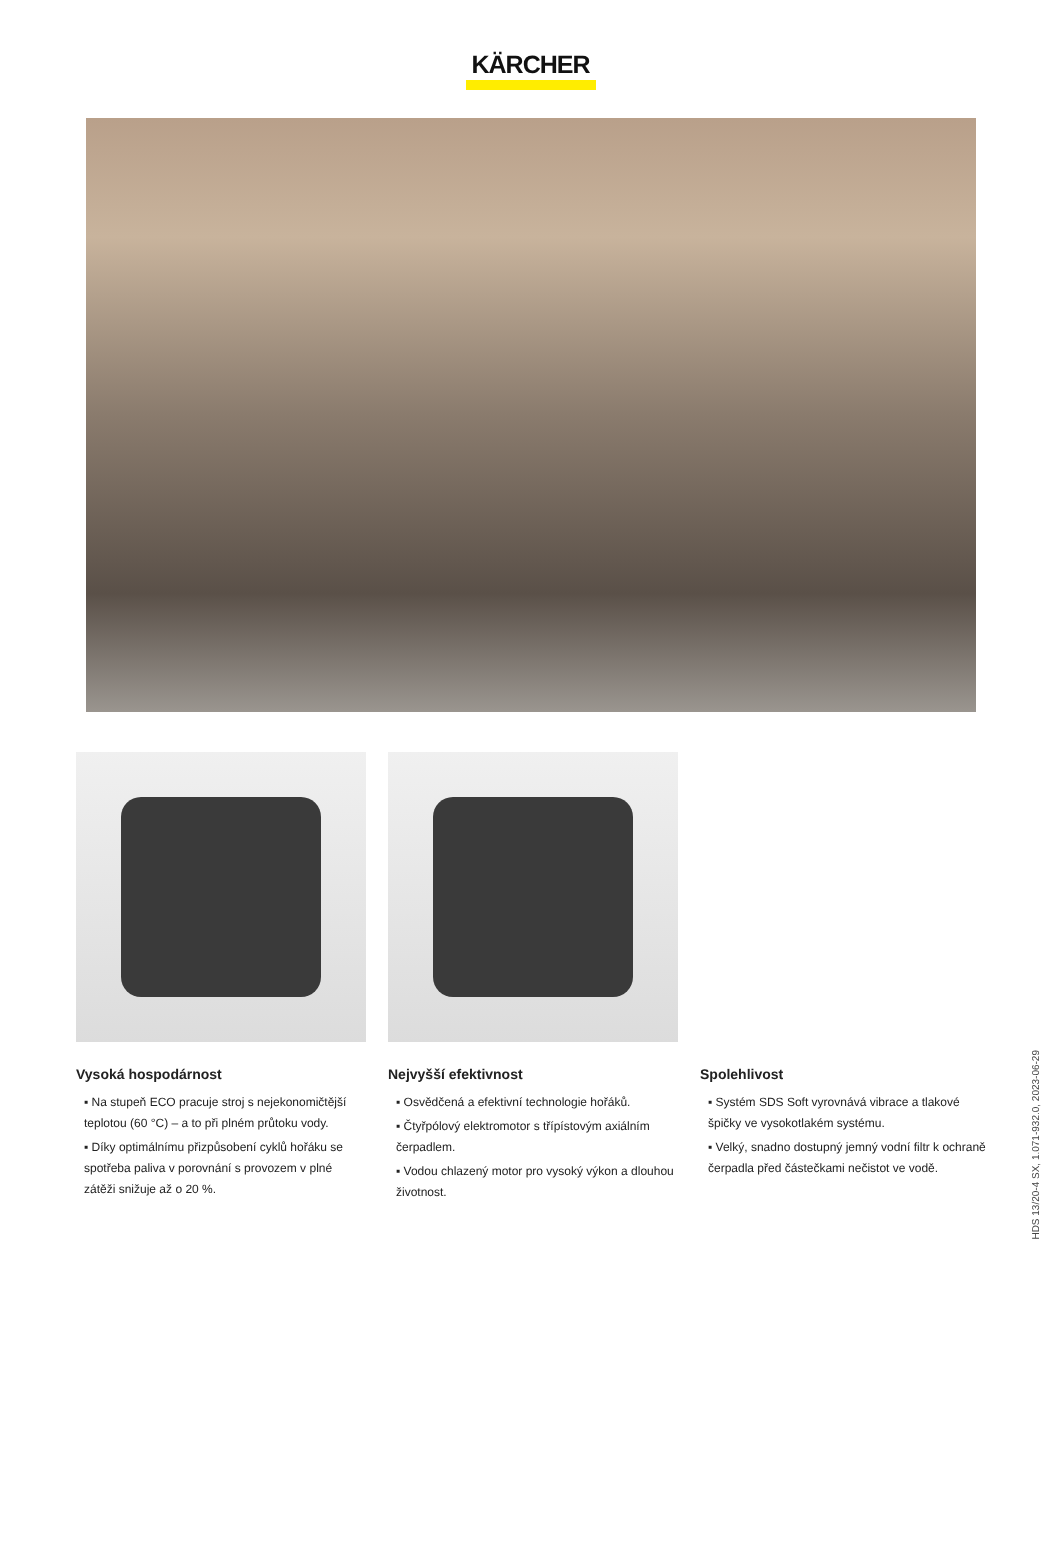KÄRCHER
Vysoká hospodárnost
▪ Na stupeň ECO pracuje stroj s nejekonomičtější teplotou (60 °C) – a to při plném průtoku vody.
▪ Díky optimálnímu přizpůsobení cyklů hořáku se spotřeba paliva v porovnání s provozem v plné zátěži snižuje až o 20 %.
Nejvyšší efektivnost
▪ Osvědčená a efektivní technologie hořáků.
▪ Čtyřpólový elektromotor s třípístovým axiálním čerpadlem.
▪ Vodou chlazený motor pro vysoký výkon a dlouhou životnost.
Spolehlivost
▪ Systém SDS Soft vyrovnává vibrace a tlakové špičky ve vysokotlakém systému.
▪ Velký, snadno dostupný jemný vodní filtr k ochraně čerpadla před částečkami nečistot ve vodě.
HDS 13/20-4 SX, 1.071-932.0, 2023-06-29